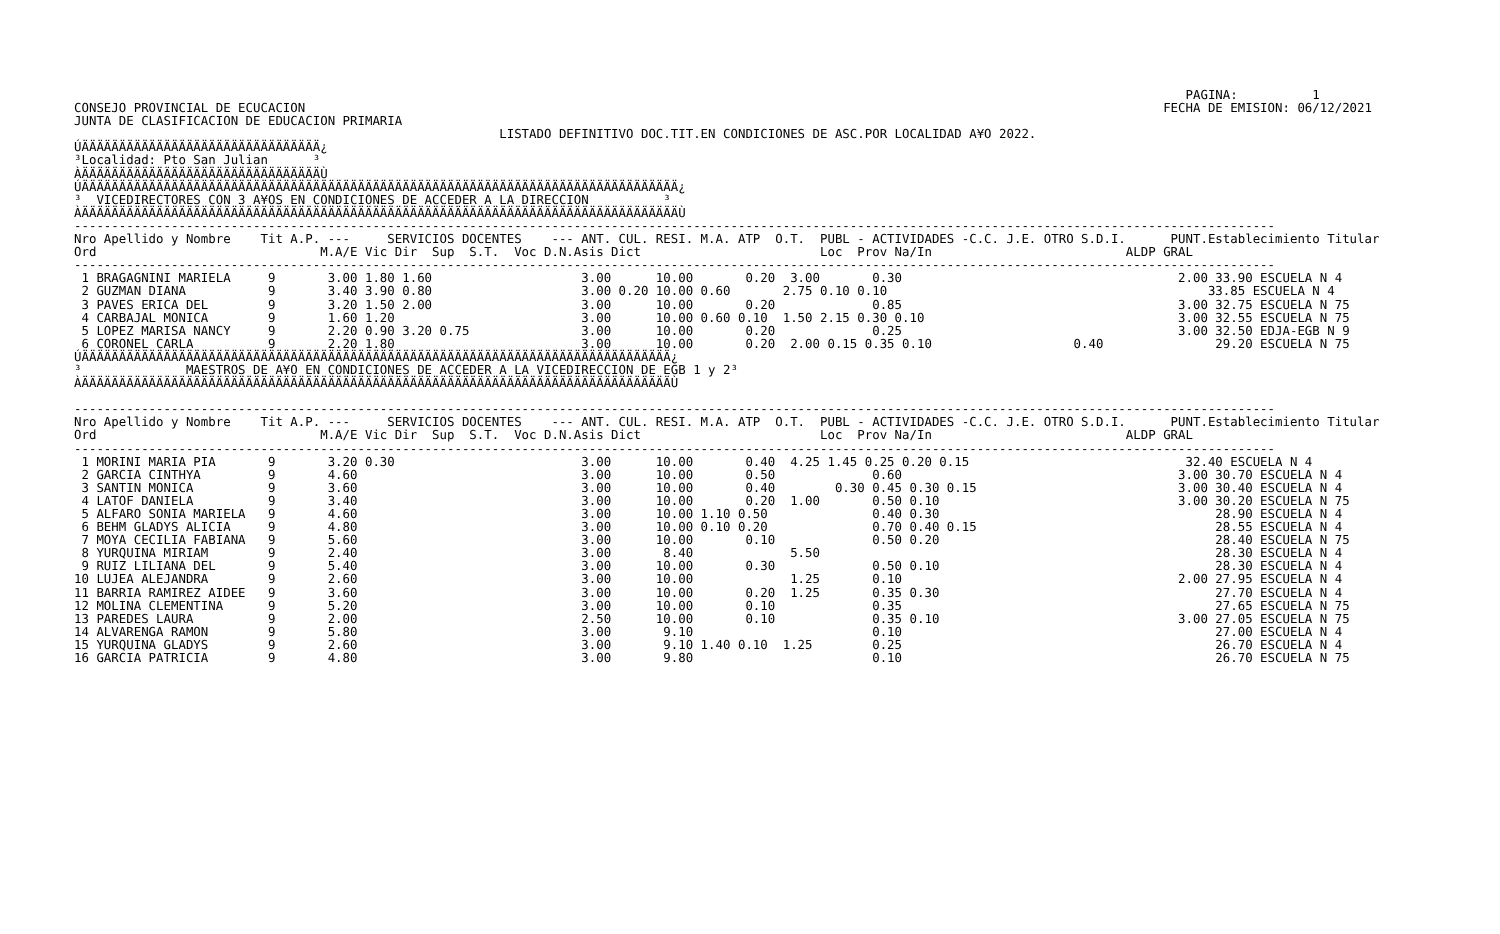PAGINA:          1
CONSEJO PROVINCIAL DE ECUCACION                                                                                                                   FECHA DE EMISION: 06/12/2021
JUNTA DE CLASIFICACION DE EDUCACION PRIMARIA
                                                         LISTADO DEFINITIVO DOC.TIT.EN CONDICIONES DE ASC.POR LOCALIDAD A¥O 2022.
ÚÄÄÄÄÄÄÄÄÄÄÄÄÄÄÄÄÄÄÄÄÄÄÄÄÄÄÄÄÄÄÄÄ¿
³Localidad: Pto San Julian      ³
ÀÄÄÄÄÄÄÄÄÄÄÄÄÄÄÄÄÄÄÄÄÄÄÄÄÄÄÄÄÄÄÄÄÙ
ÚÄÄÄÄÄÄÄÄÄÄÄÄÄÄÄÄÄÄÄÄÄÄÄÄÄÄÄÄÄÄÄÄÄÄÄÄÄÄÄÄÄÄÄÄÄÄÄÄÄÄÄÄÄÄÄÄÄÄÄÄÄÄÄÄÄÄÄÄÄÄÄÄÄÄÄÄÄÄÄÄ¿
³  VICEDIRECTORES CON 3 A¥OS EN CONDICIONES DE ACCEDER A LA DIRECCION          ³
ÀÄÄÄÄÄÄÄÄÄÄÄÄÄÄÄÄÄÄÄÄÄÄÄÄÄÄÄÄÄÄÄÄÄÄÄÄÄÄÄÄÄÄÄÄÄÄÄÄÄÄÄÄÄÄÄÄÄÄÄÄÄÄÄÄÄÄÄÄÄÄÄÄÄÄÄÄÄÄÄÄÙ
-----------------------------------------------------------------------------------------------------------------------------------------------------------------
Nro Apellido y Nombre    Tit A.P. ---     SERVICIOS DOCENTES    --- ANT. CUL. RESI. M.A. ATP  O.T.  PUBL - ACTIVIDADES -C.C. J.E. OTRO S.D.I.      PUNT.Establecimiento Titular
Ord                              M.A/E Vic Dir  Sup  S.T.  Voc D.N.Asis Dict                        Loc  Prov Na/In                          ALDP GRAL
-----------------------------------------------------------------------------------------------------------------------------------------------------------------
 1 BRAGAGNINI MARIELA     9       3.00 1.80 1.60                    3.00      10.00       0.20  3.00       0.30                                     2.00 33.90 ESCUELA N 4
 2 GUZMAN DIANA           9       3.40 3.90 0.80                    3.00 0.20 10.00 0.60       2.75 0.10 0.10                                           33.85 ESCUELA N 4
 3 PAVES ERICA DEL        9       3.20 1.50 2.00                    3.00      10.00       0.20             0.85                                     3.00 32.75 ESCUELA N 75
 4 CARBAJAL MONICA        9       1.60 1.20                         3.00      10.00 0.60 0.10  1.50 2.15 0.30 0.10                                  3.00 32.55 ESCUELA N 75
 5 LOPEZ MARISA NANCY     9       2.20 0.90 3.20 0.75               3.00      10.00       0.20             0.25                                     3.00 32.50 EDJA-EGB N 9
 6 CORONEL CARLA          9       2.20 1.80                         3.00      10.00       0.20  2.00 0.15 0.35 0.10                   0.40               29.20 ESCUELA N 75
ÚÄÄÄÄÄÄÄÄÄÄÄÄÄÄÄÄÄÄÄÄÄÄÄÄÄÄÄÄÄÄÄÄÄÄÄÄÄÄÄÄÄÄÄÄÄÄÄÄÄÄÄÄÄÄÄÄÄÄÄÄÄÄÄÄÄÄÄÄÄÄÄÄÄÄÄÄÄÄÄ¿
³              MAESTROS DE A¥O EN CONDICIONES DE ACCEDER A LA VICEDIRECCION DE EGB 1 y 2³
ÀÄÄÄÄÄÄÄÄÄÄÄÄÄÄÄÄÄÄÄÄÄÄÄÄÄÄÄÄÄÄÄÄÄÄÄÄÄÄÄÄÄÄÄÄÄÄÄÄÄÄÄÄÄÄÄÄÄÄÄÄÄÄÄÄÄÄÄÄÄÄÄÄÄÄÄÄÄÄÄÙ

-----------------------------------------------------------------------------------------------------------------------------------------------------------------
Nro Apellido y Nombre    Tit A.P. ---     SERVICIOS DOCENTES    --- ANT. CUL. RESI. M.A. ATP  O.T.  PUBL - ACTIVIDADES -C.C. J.E. OTRO S.D.I.      PUNT.Establecimiento Titular
Ord                              M.A/E Vic Dir  Sup  S.T.  Voc D.N.Asis Dict                        Loc  Prov Na/In                          ALDP GRAL
-----------------------------------------------------------------------------------------------------------------------------------------------------------------
 1 MORINI MARIA PIA       9       3.20 0.30                         3.00      10.00       0.40  4.25 1.45 0.25 0.20 0.15                             32.40 ESCUELA N 4
 2 GARCIA CINTHYA         9       4.60                              3.00      10.00       0.50             0.60                                     3.00 30.70 ESCUELA N 4
 3 SANTIN MONICA          9       3.60                              3.00      10.00       0.40        0.30 0.45 0.30 0.15                           3.00 30.40 ESCUELA N 4
 4 LATOF DANIELA          9       3.40                              3.00      10.00       0.20  1.00       0.50 0.10                                3.00 30.20 ESCUELA N 75
 5 ALFARO SONIA MARIELA   9       4.60                              3.00      10.00 1.10 0.50              0.40 0.30                                     28.90 ESCUELA N 4
 6 BEHM GLADYS ALICIA     9       4.80                              3.00      10.00 0.10 0.20              0.70 0.40 0.15                                28.55 ESCUELA N 4
 7 MOYA CECILIA FABIANA   9       5.60                              3.00      10.00       0.10             0.50 0.20                                     28.40 ESCUELA N 75
 8 YURQUINA MIRIAM        9       2.40                              3.00       8.40             5.50                                                     28.30 ESCUELA N 4
 9 RUIZ LILIANA DEL       9       5.40                              3.00      10.00       0.30             0.50 0.10                                     28.30 ESCUELA N 4
10 LUJEA ALEJANDRA        9       2.60                              3.00      10.00             1.25       0.10                                     2.00 27.95 ESCUELA N 4
11 BARRIA RAMIREZ AIDEE   9       3.60                              3.00      10.00       0.20  1.25       0.35 0.30                                     27.70 ESCUELA N 4
12 MOLINA CLEMENTINA      9       5.20                              3.00      10.00       0.10             0.35                                          27.65 ESCUELA N 75
13 PAREDES LAURA          9       2.00                              2.50      10.00       0.10             0.35 0.10                                3.00 27.05 ESCUELA N 75
14 ALVARENGA RAMON        9       5.80                              3.00       9.10                        0.10                                          27.00 ESCUELA N 4
15 YURQUINA GLADYS        9       2.60                              3.00       9.10 1.40 0.10  1.25        0.25                                          26.70 ESCUELA N 4
16 GARCIA PATRICIA        9       4.80                              3.00       9.80                        0.10                                          26.70 ESCUELA N 75